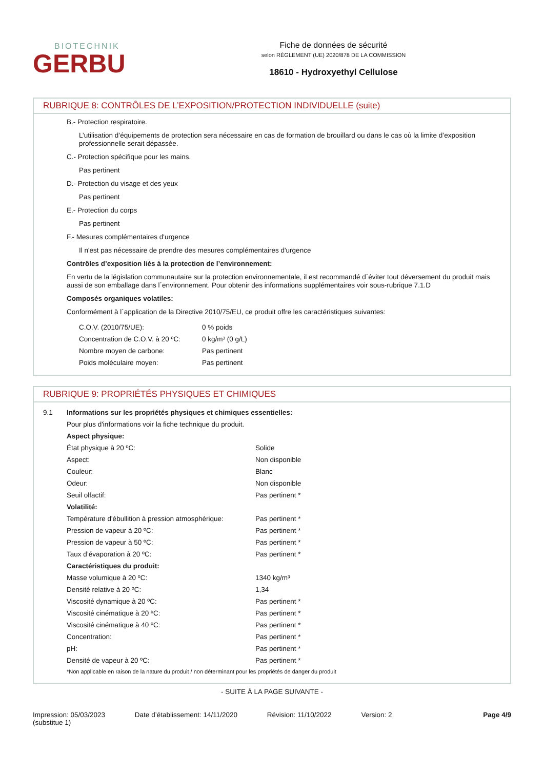BIOTECHNIK
GERBU
Fiche de données de sécurité
selon RÈGLEMENT (UE) 2020/878 DE LA COMMISSION
18610 - Hydroxyethyl Cellulose
RUBRIQUE 8: CONTRÔLES DE L’EXPOSITION/PROTECTION INDIVIDUELLE (suite)
B.- Protection respiratoire.
L’utilisation d’équipements de protection sera nécessaire en cas de formation de brouillard ou dans le cas où la limite d’exposition professionnelle serait dépassée.
C.- Protection spécifique pour les mains.
Pas pertinent
D.- Protection du visage et des yeux
Pas pertinent
E.- Protection du corps
Pas pertinent
F.- Mesures complémentaires d'urgence
Il n'est pas nécessaire de prendre des mesures complémentaires d'urgence
Contrôles d’exposition liés à la protection de l’environnement:
En vertu de la législation communautaire sur la protection environnementale, il est recommandé d´éviter tout déversement du produit mais aussi de son emballage dans l´environnement. Pour obtenir des informations supplémentaires voir sous-rubrique 7.1.D
Composés organiques volatiles:
Conformément à l´application de la Directive 2010/75/EU, ce produit offre les caractéristiques suivantes:
| C.O.V. (2010/75/UE): | 0 % poids |
| Concentration de C.O.V. à 20 ºC: | 0 kg/m³ (0 g/L) |
| Nombre moyen de carbone: | Pas pertinent |
| Poids moléculaire moyen: | Pas pertinent |
RUBRIQUE 9: PROPRIÉTÉS PHYSIQUES ET CHIMIQUES
| 9.1 | Informations sur les propriétés physiques et chimiques essentielles: | |
| | Pour plus d'informations voir la fiche technique du produit. | |
| | Aspect physique: | |
| | État physique à 20 ºC: | Solide |
| | Aspect: | Non disponible |
| | Couleur: | Blanc |
| | Odeur: | Non disponible |
| | Seuil olfactif: | Pas pertinent * |
| | Volatilité: | |
| | Température d'ébullition à pression atmosphérique: | Pas pertinent * |
| | Pression de vapeur à 20 ºC: | Pas pertinent * |
| | Pression de vapeur à 50 ºC: | Pas pertinent * |
| | Taux d’évaporation à 20 ºC: | Pas pertinent * |
| | Caractéristiques du produit: | |
| | Masse volumique à 20 ºC: | 1340 kg/m³ |
| | Densité relative à 20 ºC: | 1,34 |
| | Viscosité dynamique à 20 ºC: | Pas pertinent * |
| | Viscosité cinématique à 20 ºC: | Pas pertinent * |
| | Viscosité cinématique à 40 ºC: | Pas pertinent * |
| | Concentration: | Pas pertinent * |
| | pH: | Pas pertinent * |
| | Densité de vapeur à 20 ºC: | Pas pertinent * |
| | *Non applicable en raison de la nature du produit / non déterminant pour les propriétés de danger du produit | |
- SUITE À LA PAGE SUIVANTE -
Impression: 05/03/2023
(substitue 1)
Date d’établissement: 14/11/2020
Révision: 11/10/2022 Version: 2 Page 4/9